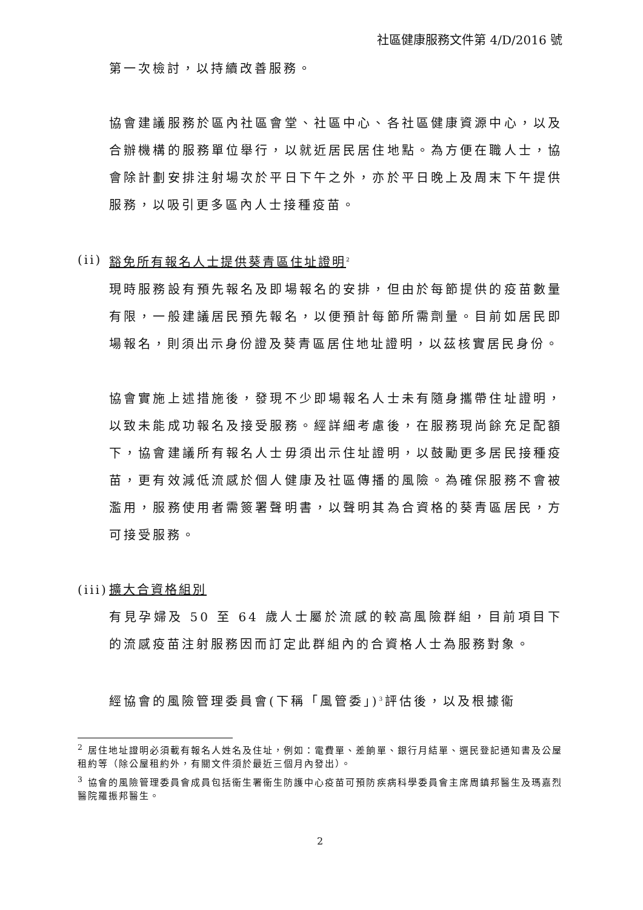社區健康服務文件第 4/D/2016 號
第一次檢討，以持續改善服務。
協會建議服務於區內社區會堂、社區中心、各社區健康資源中心，以及合辦機構的服務單位舉行，以就近居民居住地點。為方便在職人士，協會除計劃安排注射場次於平日下午之外，亦於平日晚上及周末下午提供服務，以吸引更多區內人士接種疫苗。
(ii) 豁免所有報名人士提供葵青區住址證明<sup>2</sup>
現時服務設有預先報名及即場報名的安排，但由於每節提供的疫苗數量有限，一般建議居民預先報名，以便預計每節所需劑量。目前如居民即場報名，則須出示身份證及葵青區居住地址證明，以茲核實居民身份。
協會實施上述措施後，發現不少即場報名人士未有隨身攜帶住址證明，以致未能成功報名及接受服務。經詳細考慮後，在服務現尚餘充足配額下，協會建議所有報名人士毋須出示住址證明，以鼓勵更多居民接種疫苗，更有效減低流感於個人健康及社區傳播的風險。為確保服務不會被濫用，服務使用者需簽署聲明書，以聲明其為合資格的葵青區居民，方可接受服務。
(iii) 擴大合資格組別
有見孕婦及 50 至 64 歲人士屬於流感的較高風險群組，目前項目下的流感疫苗注射服務因而訂定此群組內的合資格人士為服務對象。
經協會的風險管理委員會(下稱「風管委」)<sup>3</sup>評估後，以及根據衞
<sup>2</sup> 居住地址證明必須載有報名人姓名及住址，例如：電費單、差餉單、銀行月結單、選民登記通知書及公屋租約等（除公屋租約外，有關文件須於最近三個月內發出）。
<sup>3</sup> 協會的風險管理委員會成員包括衞生署衞生防護中心疫苗可預防疾病科學委員會主席周鎮邦醫生及瑪嘉烈醫院羅振邦醫生。
2